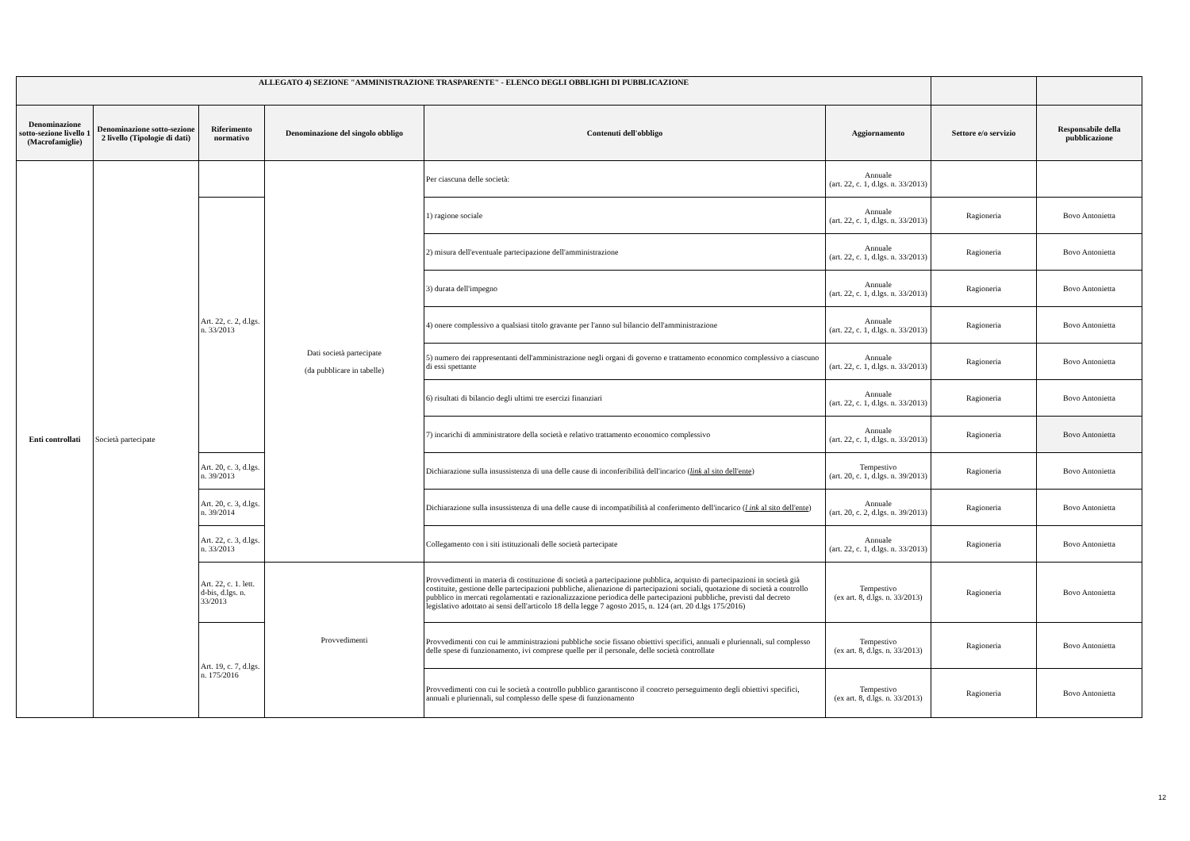| ALLEGATO 4) SEZIONE "AMMINISTRAZIONE TRASPARENTE" - ELENCO DEGLI OBBLIGHI DI PUBBLICAZIONE | | | | | | | |
| --- | --- | --- | --- | --- | --- | --- | --- |
| Denominazione sotto-sezione livello 1 (Macrofamiglie) | Denominazione sotto-sezione 2 livello (Tipologie di dati) | Riferimento normativo | Denominazione del singolo obbligo | Contenuti dell'obbligo | Aggiornamento | Settore e/o servizio | Responsabile della pubblicazione |
| Enti controllati | Società partecipate | | Dati società partecipate (da pubblicare in tabelle) | Per ciascuna delle società: | Annuale (art. 22, c. 1, d.lgs. n. 33/2013) | | |
| | | Art. 22, c. 2, d.lgs. n. 33/2013 | | 1) ragione sociale | Annuale (art. 22, c. 1, d.lgs. n. 33/2013) | Ragioneria | Bovo Antonietta |
| | | | | 2) misura dell'eventuale partecipazione dell'amministrazione | Annuale (art. 22, c. 1, d.lgs. n. 33/2013) | Ragioneria | Bovo Antonietta |
| | | | | 3) durata dell'impegno | Annuale (art. 22, c. 1, d.lgs. n. 33/2013) | Ragioneria | Bovo Antonietta |
| | | | | 4) onere complessivo a qualsiasi titolo gravante per l'anno sul bilancio dell'amministrazione | Annuale (art. 22, c. 1, d.lgs. n. 33/2013) | Ragioneria | Bovo Antonietta |
| | | | | 5) numero dei rappresentanti dell'amministrazione negli organi di governo e trattamento economico complessivo a ciascuno di essi spettante | Annuale (art. 22, c. 1, d.lgs. n. 33/2013) | Ragioneria | Bovo Antonietta |
| | | | | 6) risultati di bilancio degli ultimi tre esercizi finanziari | Annuale (art. 22, c. 1, d.lgs. n. 33/2013) | Ragioneria | Bovo Antonietta |
| | | | | 7) incarichi di amministratore della società e relativo trattamento economico complessivo | Annuale (art. 22, c. 1, d.lgs. n. 33/2013) | Ragioneria | Bovo Antonietta |
| | | Art. 20, c. 3, d.lgs. n. 39/2013 | | Dichiarazione sulla insussistenza di una delle cause di inconferibilità dell'incarico ( link al sito dell'ente ) | Tempestivo (art. 20, c. 1, d.lgs. n. 39/2013) | Ragioneria | Bovo Antonietta |
| | | Art. 20, c. 3, d.lgs. n. 39/2014 | | Dichiarazione sulla insussistenza di una delle cause di incompatibilità al conferimento dell'incarico ( l ink al sito dell'ente ) | Annuale (art. 20, c. 2, d.lgs. n. 39/2013) | Ragioneria | Bovo Antonietta |
| | | Art. 22, c. 3, d.lgs. n. 33/2013 | | Collegamento con i siti istituzionali delle società partecipate | Annuale (art. 22, c. 1, d.lgs. n. 33/2013) | Ragioneria | Bovo Antonietta |
| | | Art. 22, c. 1. lett. d-bis, d.lgs. n. 33/2013 | Provvedimenti | Provvedimenti in materia di costituzione di società a partecipazione pubblica, acquisto di partecipazioni in società già costituite, gestione delle partecipazioni pubbliche, alienazione di partecipazioni sociali, quotazione di società a controllo pubblico in mercati regolamentati e razionalizzazione periodica delle partecipazioni pubbliche, previsti dal decreto legislativo adottato ai sensi dell'articolo 18 della legge 7 agosto 2015, n. 124 (art. 20 d.lgs 175/2016) | Tempestivo (ex art. 8, d.lgs. n. 33/2013) | Ragioneria | Bovo Antonietta |
| | | Art. 19, c. 7, d.lgs. n. 175/2016 | | Provvedimenti con cui le amministrazioni pubbliche socie fissano obiettivi specifici, annuali e pluriennali, sul complesso delle spese di funzionamento, ivi comprese quelle per il personale, delle società controllate | Tempestivo (ex art. 8, d.lgs. n. 33/2013) | Ragioneria | Bovo Antonietta |
| | | | | Provvedimenti con cui le società a controllo pubblico garantiscono il concreto perseguimento degli obiettivi specifici, annuali e pluriennali, sul complesso delle spese di funzionamento | Tempestivo (ex art. 8, d.lgs. n. 33/2013) | Ragioneria | Bovo Antonietta |
12